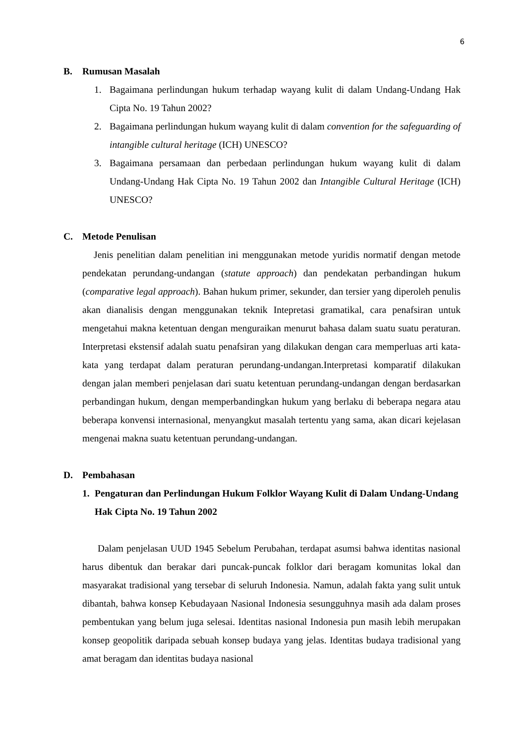6
B. Rumusan Masalah
1. Bagaimana perlindungan hukum terhadap wayang kulit di dalam Undang-Undang Hak Cipta No. 19 Tahun 2002?
2. Bagaimana perlindungan hukum wayang kulit di dalam convention for the safeguarding of intangible cultural heritage (ICH) UNESCO?
3. Bagaimana persamaan dan perbedaan perlindungan hukum wayang kulit di dalam Undang-Undang Hak Cipta No. 19 Tahun 2002 dan Intangible Cultural Heritage (ICH) UNESCO?
C. Metode Penulisan
Jenis penelitian dalam penelitian ini menggunakan metode yuridis normatif dengan metode pendekatan perundang-undangan (statute approach) dan pendekatan perbandingan hukum (comparative legal approach). Bahan hukum primer, sekunder, dan tersier yang diperoleh penulis akan dianalisis dengan menggunakan teknik Intepretasi gramatikal, cara penafsiran untuk mengetahui makna ketentuan dengan menguraikan menurut bahasa dalam suatu suatu peraturan. Interpretasi ekstensif adalah suatu penafsiran yang dilakukan dengan cara memperluas arti kata-kata yang terdapat dalam peraturan perundang-undangan.Interpretasi komparatif dilakukan dengan jalan memberi penjelasan dari suatu ketentuan perundang-undangan dengan berdasarkan perbandingan hukum, dengan memperbandingkan hukum yang berlaku di beberapa negara atau beberapa konvensi internasional, menyangkut masalah tertentu yang sama, akan dicari kejelasan mengenai makna suatu ketentuan perundang-undangan.
D. Pembahasan
1. Pengaturan dan Perlindungan Hukum Folklor Wayang Kulit di Dalam Undang-Undang Hak Cipta No. 19 Tahun 2002
Dalam penjelasan UUD 1945 Sebelum Perubahan, terdapat asumsi bahwa identitas nasional harus dibentuk dan berakar dari puncak-puncak folklor dari beragam komunitas lokal dan masyarakat tradisional yang tersebar di seluruh Indonesia. Namun, adalah fakta yang sulit untuk dibantah, bahwa konsep Kebudayaan Nasional Indonesia sesungguhnya masih ada dalam proses pembentukan yang belum juga selesai. Identitas nasional Indonesia pun masih lebih merupakan konsep geopolitik daripada sebuah konsep budaya yang jelas. Identitas budaya tradisional yang amat beragam dan identitas budaya nasional